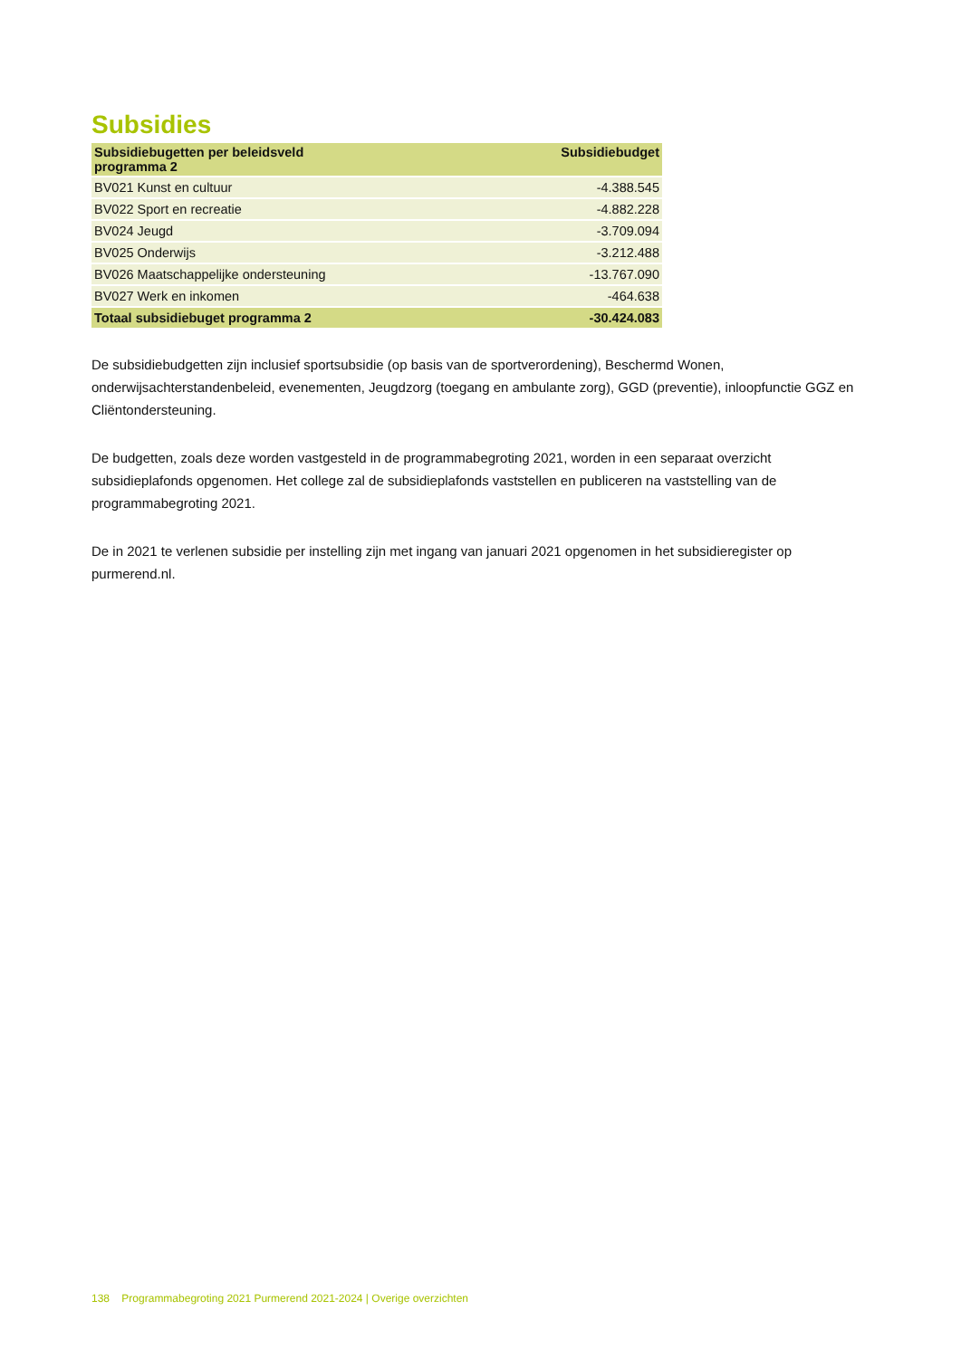Subsidies
| Subsidiebugetten per beleidsveld programma 2 | Subsidiebudget |
| --- | --- |
| BV021 Kunst en cultuur | -4.388.545 |
| BV022 Sport en recreatie | -4.882.228 |
| BV024 Jeugd | -3.709.094 |
| BV025 Onderwijs | -3.212.488 |
| BV026 Maatschappelijke ondersteuning | -13.767.090 |
| BV027 Werk en inkomen | -464.638 |
| Totaal subsidiebuget programma 2 | -30.424.083 |
De subsidiebudgetten zijn inclusief sportsubsidie (op basis van de sportverordening), Beschermd Wonen, onderwijsachterstandenbeleid, evenementen, Jeugdzorg (toegang en ambulante zorg), GGD (preventie), inloopfunctie GGZ en Cliëntondersteuning.
De budgetten, zoals deze worden vastgesteld in de programmabegroting 2021, worden in een separaat overzicht subsidieplafonds opgenomen. Het college zal de subsidieplafonds vaststellen en publiceren na vaststelling van de programmabegroting 2021.
De in 2021 te verlenen subsidie per instelling zijn met ingang van januari 2021 opgenomen in het subsidieregister op purmerend.nl.
138 Programmabegroting 2021 Purmerend 2021-2024 | Overige overzichten